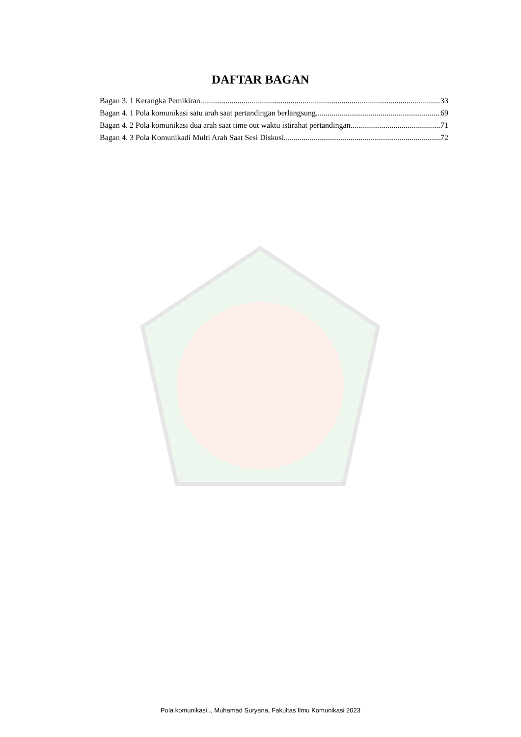DAFTAR BAGAN
Bagan 3. 1 Kerangka Pemikiran 33
Bagan 4. 1 Pola komunikasi satu arah saat pertandingan berlangsung 69
Bagan 4. 2 Pola komunikasi dua arah saat time out waktu istirahat pertandingan 71
Bagan 4. 3 Pola Komunikadi Multi Arah Saat Sesi Diskusi 72
Pola komunikasi.., Muhamad Suryana, Fakultas Ilmu Komunikasi 2023